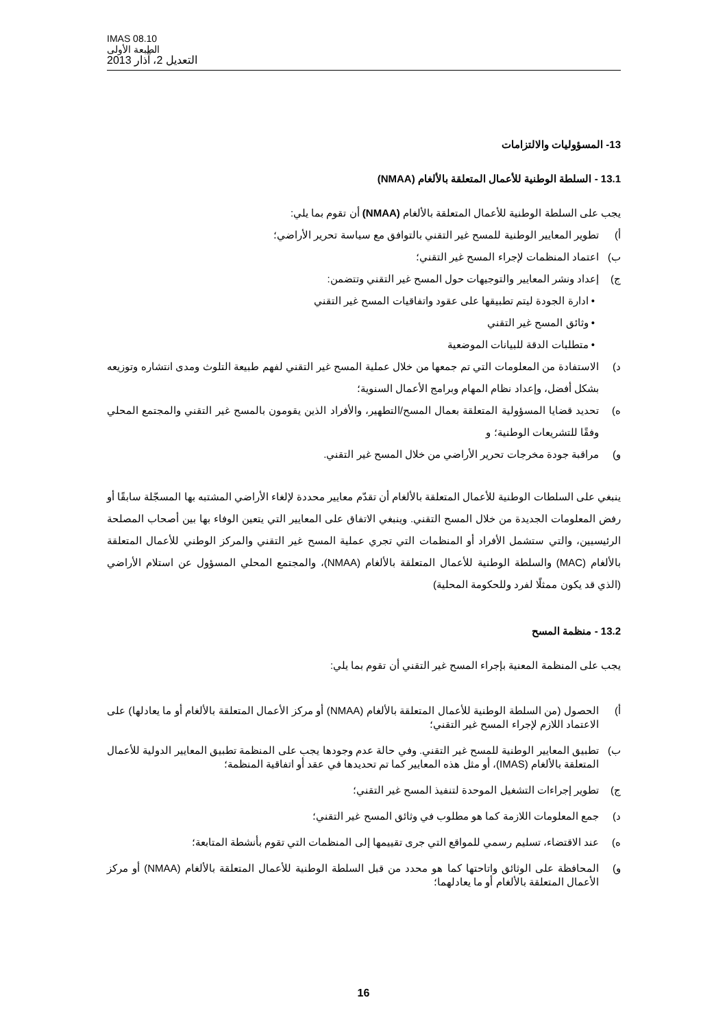IMAS 08.10
الطبعة الأولى
التعديل 2، آذار 2013
13- المسؤوليات والالتزامات
13.1 - السلطة الوطنية للأعمال المتعلقة بالألغام (NMAA)
يجب على السلطة الوطنية للأعمال المتعلقة بالألغام (NMAA) أن تقوم بما يلي:
أ) تطوير المعايير الوطنية للمسح غير التقني بالتوافق مع سياسة تحرير الأراضي؛
ب) اعتماد المنظمات لإجراء المسح غير التقني؛
ج) إعداد ونشر المعايير والتوجيهات حول المسح غير التقني وتتضمن:
• ادارة الجودة ليتم تطبيقها على عقود واتفاقيات المسح غير التقني
• وثائق المسح غير التقني
• متطلبات الدقة للبيانات الموضعية
د) الاستفادة من المعلومات التي تم جمعها من خلال عملية المسح غير التقني لفهم طبيعة التلوث ومدى انتشاره وتوزيعه بشكل أفضل، وإعداد نظام المهام وبرامج الأعمال السنوية؛
ه) تحديد قضايا المسؤولية المتعلقة بعمال المسح/التطهير، والأفراد الذين يقومون بالمسح غير التقني والمجتمع المحلي وفقًا للتشريعات الوطنية؛ و
و) مراقبة جودة مخرجات تحرير الأراضي من خلال المسح غير التقني.
ينبغي على السلطات الوطنية للأعمال المتعلقة بالألغام أن تقدّم معايير محددة لإلغاء الأراضي المشتبه بها المسجّلة سابقًا أو رفض المعلومات الجديدة من خلال المسح التقني. وينبغي الاتفاق على المعايير التي يتعين الوفاء بها بين أصحاب المصلحة الرئيسيين، والتي ستشمل الأفراد أو المنظمات التي تجري عملية المسح غير التقني والمركز الوطني للأعمال المتعلقة بالألغام (MAC) والسلطة الوطنية للأعمال المتعلقة بالألغام (NMAA)، والمجتمع المحلي المسؤول عن استلام الأراضي (الذي قد يكون ممثلًا لفرد وللحكومة المحلية)
13.2 - منظمة المسح
يجب على المنظمة المعنية بإجراء المسح غير التقني أن تقوم بما يلي:
أ) الحصول (من السلطة الوطنية للأعمال المتعلقة بالألغام (NMAA) أو مركز الأعمال المتعلقة بالألغام أو ما يعادلها) على الاعتماد اللازم لإجراء المسح غير التقني؛
ب) تطبيق المعايير الوطنية للمسح غير التقني. وفي حالة عدم وجودها يجب على المنظمة تطبيق المعايير الدولية للأعمال المتعلقة بالألغام (IMAS)، أو مثل هذه المعايير كما تم تحديدها في عقد أو اتفاقية المنظمة؛
ج) تطوير إجراءات التشغيل الموحدة لتنفيذ المسح غير التقني؛
د) جمع المعلومات اللازمة كما هو مطلوب في وثائق المسح غير التقني؛
ه) عند الاقتضاء، تسليم رسمي للمواقع التي جرى تقييمها إلى المنظمات التي تقوم بأنشطة المتابعة؛
و) المحافظة على الوثائق واتاحتها كما هو محدد من قبل السلطة الوطنية للأعمال المتعلقة بالألغام (NMAA) أو مركز الأعمال المتعلقة بالألغام أو ما يعادلهما؛
16